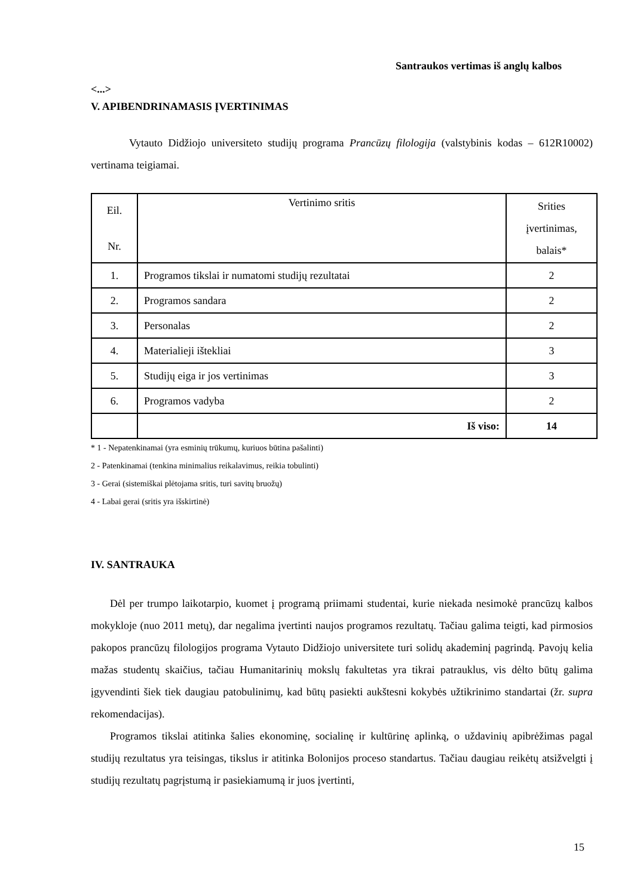Santraukos vertimas iš anglų kalbos
<...>
V. APIBENDRINAMASIS ĮVERTINIMAS
Vytauto Didžiojo universiteto studijų programa Prancūzų filologija (valstybinis kodas – 612R10002) vertinama teigiamai.
| Eil. Nr. | Vertinimo sritis | Srities įvertinimas, balais* |
| 1. | Programos tikslai ir numatomi studijų rezultatai | 2 |
| 2. | Programos sandara | 2 |
| 3. | Personalas | 2 |
| 4. | Materialieji ištekliai | 3 |
| 5. | Studijų eiga ir jos vertinimas | 3 |
| 6. | Programos vadyba | 2 |
| | Iš viso: | 14 |
* 1 - Nepatenkinamai (yra esminių trūkumų, kuriuos būtina pašalinti)
2 - Patenkinamai (tenkina minimalius reikalavimus, reikia tobulinti)
3 - Gerai (sistemiškai plėtojama sritis, turi savitų bruožų)
4 - Labai gerai (sritis yra išskirtinė)
IV. SANTRAUKA
Dėl per trumpo laikotarpio, kuomet į programą priimami studentai, kurie niekada nesimokė prancūzų kalbos mokykloje (nuo 2011 metų), dar negalima įvertinti naujos programos rezultatų. Tačiau galima teigti, kad pirmosios pakopos prancūzų filologijos programa Vytauto Didžiojo universitete turi solidų akademinį pagrindą. Pavojų kelia mažas studentų skaičius, tačiau Humanitarinių mokslų fakultetas yra tikrai patrauklus, vis dėlto būtų galima įgyvendinti šiek tiek daugiau patobulinimų, kad būtų pasiekti aukštesni kokybės užtikrinimo standartai (žr. supra rekomendacijas).
Programos tikslai atitinka šalies ekonominę, socialinę ir kultūrinę aplinką, o uždavinių apibrėžimas pagal studijų rezultatus yra teisingas, tikslus ir atitinka Bolonijos proceso standartus. Tačiau daugiau reikėtų atsižvelgti į studijų rezultatų pagrįstumą ir pasiekiamumą ir juos įvertinti,
15